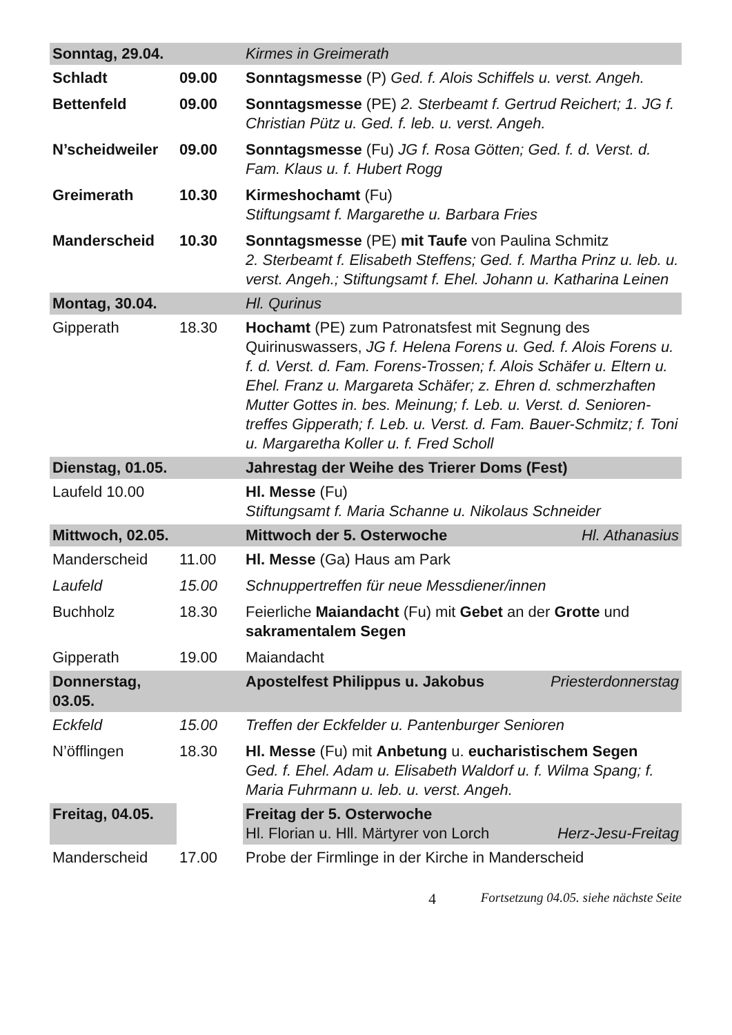| Sonntag, 29.04. | | Kirmes in Greimerath |
| Schladt | 09.00 | Sonntagsmesse (P) Ged. f. Alois Schiffels u. verst. Angeh. |
| Bettenfeld | 09.00 | Sonntagsmesse (PE) 2. Sterbeamt f. Gertrud Reichert; 1. JG f. Christian Pütz u. Ged. f. leb. u. verst. Angeh. |
| N’scheidweiler | 09.00 | Sonntagsmesse (Fu) JG f. Rosa Götten; Ged. f. d. Verst. d. Fam. Klaus u. f. Hubert Rogg |
| Greimerath | 10.30 | Kirmeshochamt (Fu) Stiftungsamt f. Margarethe u. Barbara Fries |
| Manderscheid | 10.30 | Sonntagsmesse (PE) mit Taufe von Paulina Schmitz 2. Sterbeamt f. Elisabeth Steffens; Ged. f. Martha Prinz u. leb. u. verst. Angeh.; Stiftungsamt f. Ehel. Johann u. Katharina Leinen |
| Montag, 30.04. | | Hl. Qurinus |
| Gipperath | 18.30 | Hochamt (PE) zum Patronatsfest mit Segnung des Quirinuswassers, JG f. Helena Forens u. Ged. f. Alois Forens u. f. d. Verst. d. Fam. Forens-Trossen; f. Alois Schäfer u. Eltern u. Ehel. Franz u. Margareta Schäfer; z. Ehren d. schmerzhaften Mutter Gottes in. bes. Meinung; f. Leb. u. Verst. d. Senioren-treffes Gipperath; f. Leb. u. Verst. d. Fam. Bauer-Schmitz; f. Toni u. Margaretha Koller u. f. Fred Scholl |
| Dienstag, 01.05. | | Jahrestag der Weihe des Trierer Doms (Fest) |
| Laufeld 10.00 | | Hl. Messe (Fu) Stiftungsamt f. Maria Schanne u. Nikolaus Schneider |
| Mittwoch, 02.05. | | Mittwoch der 5. Osterwoche Hl. Athanasius |
| Manderscheid | 11.00 | Hl. Messe (Ga) Haus am Park |
| Laufeld | 15.00 | Schnuppertreffen für neue Messdiener/innen |
| Buchholz | 18.30 | Feierliche Maiandacht (Fu) mit Gebet an der Grotte und sakramentalem Segen |
| Gipperath | 19.00 | Maiandacht |
| Donnerstag, 03.05. | | Apostelfest Philippus u. Jakobus Priesterdonnerstag |
| Eckfeld | 15.00 | Treffen der Eckfelder u. Pantenburger Senioren |
| N’öfflingen | 18.30 | Hl. Messe (Fu) mit Anbetung u. eucharistischem Segen Ged. f. Ehel. Adam u. Elisabeth Waldorf u. f. Wilma Spang; f. Maria Fuhrmann u. leb. u. verst. Angeh. |
| Freitag, 04.05. | | Freitag der 5. Osterwoche Hl. Florian u. Hll. Märtyrer von Lorch Herz-Jesu-Freitag |
| Manderscheid | 17.00 | Probe der Firmlinge in der Kirche in Manderscheid |
4 Fortsetzung 04.05. siehe nächste Seite